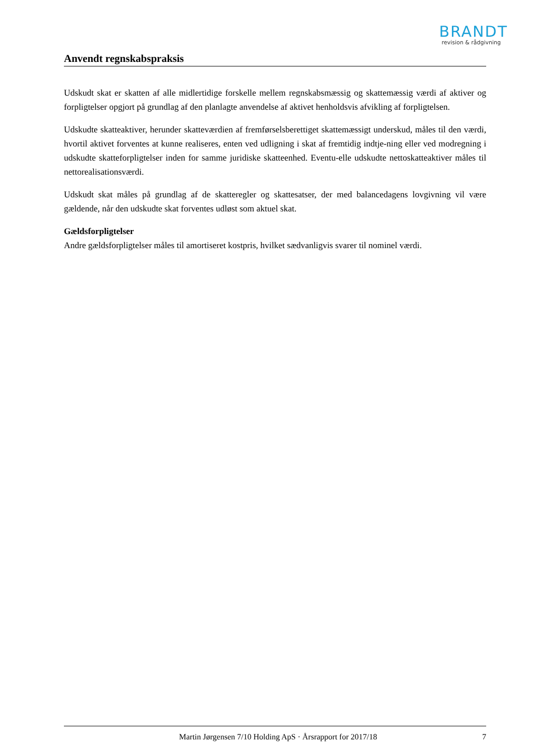BRANDT
revision & rådgivning
Anvendt regnskabspraksis
Udskudt skat er skatten af alle midlertidige forskelle mellem regnskabsmæssig og skattemæssig værdi af aktiver og forpligtelser opgjort på grundlag af den planlagte anvendelse af aktivet henholdsvis afvikling af forpligtelsen.
Udskudte skatteaktiver, herunder skatteværdien af fremførselsberettiget skattemæssigt underskud, måles til den værdi, hvortil aktivet forventes at kunne realiseres, enten ved udligning i skat af fremtidig indtje-ning eller ved modregning i udskudte skatteforpligtelser inden for samme juridiske skatteenhed. Eventu-elle udskudte nettoskatteaktiver måles til nettorealisationsværdi.
Udskudt skat måles på grundlag af de skatteregler og skattesatser, der med balancedagens lovgivning vil være gældende, når den udskudte skat forventes udløst som aktuel skat.
Gældsforpligtelser
Andre gældsforpligtelser måles til amortiseret kostpris, hvilket sædvanligvis svarer til nominel værdi.
Martin Jørgensen 7/10 Holding ApS · Årsrapport for 2017/18 7